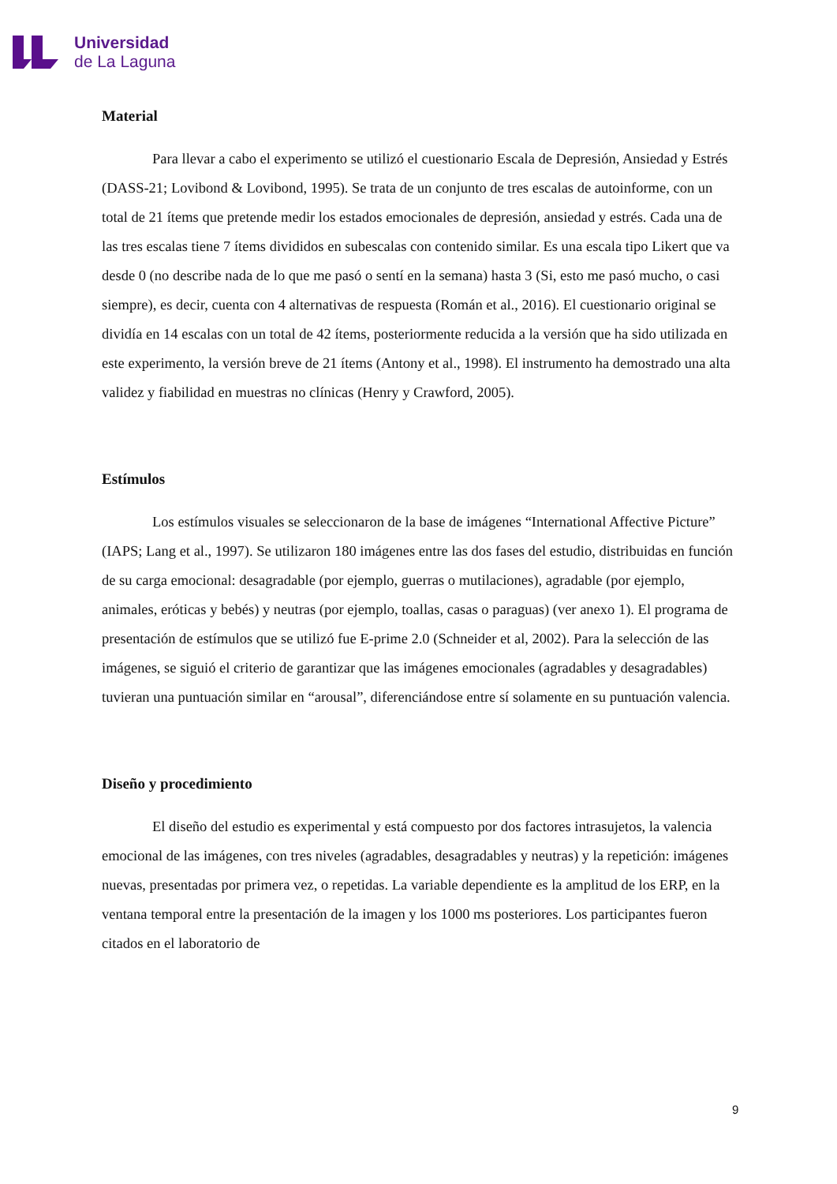Universidad
de La Laguna
Material
Para llevar a cabo el experimento se utilizó el cuestionario Escala de Depresión, Ansiedad y Estrés (DASS-21; Lovibond & Lovibond, 1995). Se trata de un conjunto de tres escalas de autoinforme, con un total de 21 ítems que pretende medir los estados emocionales de depresión, ansiedad y estrés. Cada una de las tres escalas tiene 7 ítems divididos en subescalas con contenido similar. Es una escala tipo Likert que va desde 0 (no describe nada de lo que me pasó o sentí en la semana) hasta 3 (Si, esto me pasó mucho, o casi siempre), es decir, cuenta con 4 alternativas de respuesta (Román et al., 2016). El cuestionario original se dividía en 14 escalas con un total de 42 ítems, posteriormente reducida a la versión que ha sido utilizada en este experimento, la versión breve de 21 ítems (Antony et al., 1998). El instrumento ha demostrado una alta validez y fiabilidad en muestras no clínicas (Henry y Crawford, 2005).
Estímulos
Los estímulos visuales se seleccionaron de la base de imágenes “International Affective Picture” (IAPS; Lang et al., 1997). Se utilizaron 180 imágenes entre las dos fases del estudio, distribuidas en función de su carga emocional: desagradable (por ejemplo, guerras o mutilaciones), agradable (por ejemplo, animales, eróticas y bebés) y neutras (por ejemplo, toallas, casas o paraguas) (ver anexo 1). El programa de presentación de estímulos que se utilizó fue E-prime 2.0 (Schneider et al, 2002). Para la selección de las imágenes, se siguió el criterio de garantizar que las imágenes emocionales (agradables y desagradables) tuvieran una puntuación similar en “arousal”, diferenciándose entre sí solamente en su puntuación valencia.
Diseño y procedimiento
El diseño del estudio es experimental y está compuesto por dos factores intrasujetos, la valencia emocional de las imágenes, con tres niveles (agradables, desagradables y neutras) y la repetición: imágenes nuevas, presentadas por primera vez, o repetidas. La variable dependiente es la amplitud de los ERP, en la ventana temporal entre la presentación de la imagen y los 1000 ms posteriores. Los participantes fueron citados en el laboratorio de
9